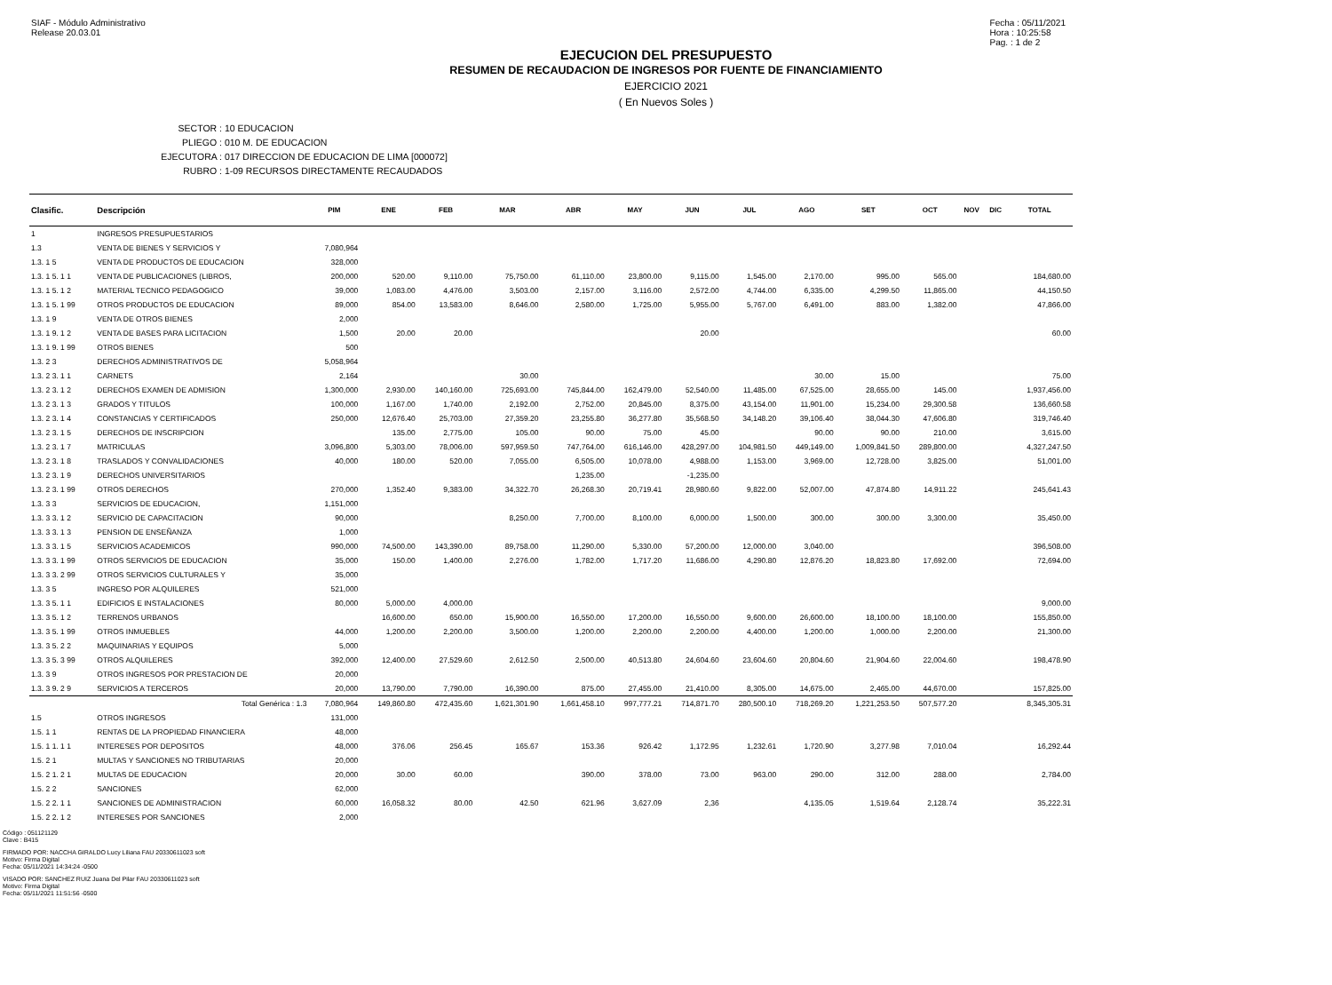SIAF - Módulo Administrativo
Release 20.03.01
Fecha : 05/11/2021
Hora : 10:25:58
Pag. : 1 de 2
EJECUCION DEL PRESUPUESTO
RESUMEN DE RECAUDACION DE INGRESOS POR FUENTE DE FINANCIAMIENTO
EJERCICIO 2021
( En Nuevos Soles )
SECTOR : 10 EDUCACION
PLIEGO : 010 M. DE EDUCACION
EJECUTORA : 017 DIRECCION DE EDUCACION DE LIMA [000072]
RUBRO : 1-09 RECURSOS DIRECTAMENTE RECAUDADOS
| Clasific. | Descripción | PIM | ENE | FEB | MAR | ABR | MAY | JUN | JUL | AGO | SET | OCT | NOV | DIC | TOTAL |
| --- | --- | --- | --- | --- | --- | --- | --- | --- | --- | --- | --- | --- | --- | --- | --- |
| 1 | INGRESOS PRESUPUESTARIOS | | | | | | | | | | | | | | |
| 1.3 | VENTA DE BIENES Y SERVICIOS Y | 7,080,964 | | | | | | | | | | | | | |
| 1.3. 1 5 | VENTA DE PRODUCTOS DE EDUCACION | 328,000 | | | | | | | | | | | | | |
| 1.3. 1 5. 1 1 | VENTA DE PUBLICACIONES (LIBROS, | 200,000 | 520.00 | 9,110.00 | 75,750.00 | 61,110.00 | 23,800.00 | 9,115.00 | 1,545.00 | 2,170.00 | 995.00 | 565.00 | | | 184,680.00 |
| 1.3. 1 5. 1 2 | MATERIAL TECNICO PEDAGOGICO | 39,000 | 1,083.00 | 4,476.00 | 3,503.00 | 2,157.00 | 3,116.00 | 2,572.00 | 4,744.00 | 6,335.00 | 4,299.50 | 11,865.00 | | | 44,150.50 |
| 1.3. 1 5. 1 99 | OTROS PRODUCTOS DE EDUCACION | 89,000 | 854.00 | 13,583.00 | 8,646.00 | 2,580.00 | 1,725.00 | 5,955.00 | 5,767.00 | 6,491.00 | 883.00 | 1,382.00 | | | 47,866.00 |
| 1.3. 1 9 | VENTA DE OTROS BIENES | 2,000 | | | | | | | | | | | | | |
| 1.3. 1 9. 1 2 | VENTA DE BASES PARA LICITACION | 1,500 | 20.00 | 20.00 | | | | 20.00 | | | | | | | 60.00 |
| 1.3. 1 9. 1 99 | OTROS BIENES | 500 | | | | | | | | | | | | | |
| 1.3. 2 3 | DERECHOS ADMINISTRATIVOS DE | 5,058,964 | | | | | | | | | | | | | |
| 1.3. 2 3. 1 1 | CARNETS | 2,164 | | | 30.00 | | | | | 30.00 | 15.00 | | | | 75.00 |
| 1.3. 2 3. 1 2 | DERECHOS EXAMEN DE ADMISION | 1,300,000 | 2,930.00 | 140,160.00 | 725,693.00 | 745,844.00 | 162,479.00 | 52,540.00 | 11,485.00 | 67,525.00 | 28,655.00 | 145.00 | | | 1,937,456.00 |
| 1.3. 2 3. 1 3 | GRADOS Y TITULOS | 100,000 | 1,167.00 | 1,740.00 | 2,192.00 | 2,752.00 | 20,845.00 | 8,375.00 | 43,154.00 | 11,901.00 | 15,234.00 | 29,300.58 | | | 136,660.58 |
| 1.3. 2 3. 1 4 | CONSTANCIAS Y CERTIFICADOS | 250,000 | 12,676.40 | 25,703.00 | 27,359.20 | 23,255.80 | 36,277.80 | 35,568.50 | 34,148.20 | 39,106.40 | 38,044.30 | 47,606.80 | | | 319,746.40 |
| 1.3. 2 3. 1 5 | DERECHOS DE INSCRIPCION | | 135.00 | 2,775.00 | 105.00 | 90.00 | 75.00 | 45.00 | | 90.00 | 90.00 | 210.00 | | | 3,615.00 |
| 1.3. 2 3. 1 7 | MATRICULAS | 3,096,800 | 5,303.00 | 78,006.00 | 597,959.50 | 747,764.00 | 616,146.00 | 428,297.00 | 104,981.50 | 449,149.00 | 1,009,841.50 | 289,800.00 | | | 4,327,247.50 |
| 1.3. 2 3. 1 8 | TRASLADOS Y CONVALIDACIONES | 40,000 | 180.00 | 520.00 | 7,055.00 | 6,505.00 | 10,078.00 | 4,988.00 | 1,153.00 | 3,969.00 | 12,728.00 | 3,825.00 | | | 51,001.00 |
| 1.3. 2 3. 1 9 | DERECHOS UNIVERSITARIOS | | | | | 1,235.00 | | -1,235.00 | | | | | | | |
| 1.3. 2 3. 1 99 | OTROS DERECHOS | 270,000 | 1,352.40 | 9,383.00 | 34,322.70 | 26,268.30 | 20,719.41 | 28,980.60 | 9,822.00 | 52,007.00 | 47,874.80 | 14,911.22 | | | 245,641.43 |
| 1.3. 3 3 | SERVICIOS DE EDUCACION, | 1,151,000 | | | | | | | | | | | | | |
| 1.3. 3 3. 1 2 | SERVICIO DE CAPACITACION | 90,000 | | | 8,250.00 | 7,700.00 | 8,100.00 | 6,000.00 | 1,500.00 | 300.00 | 300.00 | 3,300.00 | | | 35,450.00 |
| 1.3. 3 3. 1 3 | PENSION DE ENSEÑANZA | 1,000 | | | | | | | | | | | | | |
| 1.3. 3 3. 1 5 | SERVICIOS ACADEMICOS | 990,000 | 74,500.00 | 143,390.00 | 89,758.00 | 11,290.00 | 5,330.00 | 57,200.00 | 12,000.00 | 3,040.00 | | | | | 396,508.00 |
| 1.3. 3 3. 1 99 | OTROS SERVICIOS DE EDUCACION | 35,000 | 150.00 | 1,400.00 | 2,276.00 | 1,782.00 | 1,717.20 | 11,686.00 | 4,290.80 | 12,876.20 | 18,823.80 | 17,692.00 | | | 72,694.00 |
| 1.3. 3 3. 2 99 | OTROS SERVICIOS CULTURALES Y | 35,000 | | | | | | | | | | | | | |
| 1.3. 3 5 | INGRESO POR ALQUILERES | 521,000 | | | | | | | | | | | | | |
| 1.3. 3 5. 1 1 | EDIFICIOS E INSTALACIONES | 80,000 | 5,000.00 | 4,000.00 | | | | | | | | | | | 9,000.00 |
| 1.3. 3 5. 1 2 | TERRENOS URBANOS | | 16,600.00 | 650.00 | 15,900.00 | 16,550.00 | 17,200.00 | 16,550.00 | 9,600.00 | 26,600.00 | 18,100.00 | 18,100.00 | | | 155,850.00 |
| 1.3. 3 5. 1 99 | OTROS INMUEBLES | 44,000 | 1,200.00 | 2,200.00 | 3,500.00 | 1,200.00 | 2,200.00 | 2,200.00 | 4,400.00 | 1,200.00 | 1,000.00 | 2,200.00 | | | 21,300.00 |
| 1.3. 3 5. 2 2 | MAQUINARIAS Y EQUIPOS | 5,000 | | | | | | | | | | | | | |
| 1.3. 3 5. 3 99 | OTROS ALQUILERES | 392,000 | 12,400.00 | 27,529.60 | 2,612.50 | 2,500.00 | 40,513.80 | 24,604.60 | 23,604.60 | 20,804.60 | 21,904.60 | 22,004.60 | | | 198,478.90 |
| 1.3. 3 9 | OTROS INGRESOS POR PRESTACION DE | 20,000 | | | | | | | | | | | | | |
| 1.3. 3 9. 2 9 | SERVICIOS A TERCEROS | 20,000 | 13,790.00 | 7,790.00 | 16,390.00 | 875.00 | 27,455.00 | 21,410.00 | 8,305.00 | 14,675.00 | 2,465.00 | 44,670.00 | | | 157,825.00 |
| | Total Genérica : 1.3 | 7,080,964 | 149,860.80 | 472,435.60 | 1,621,301.90 | 1,661,458.10 | 997,777.21 | 714,871.70 | 280,500.10 | 718,269.20 | 1,221,253.50 | 507,577.20 | | | 8,345,305.31 |
| 1.5 | OTROS INGRESOS | 131,000 | | | | | | | | | | | | | |
| 1.5. 1 1 | RENTAS DE LA PROPIEDAD FINANCIERA | 48,000 | | | | | | | | | | | | | |
| 1.5. 1 1. 1 1 | INTERESES POR DEPOSITOS | 48,000 | 376.06 | 256.45 | 165.67 | 153.36 | 926.42 | 1,172.95 | 1,232.61 | 1,720.90 | 3,277.98 | 7,010.04 | | | 16,292.44 |
| 1.5. 2 1 | MULTAS Y SANCIONES NO TRIBUTARIAS | 20,000 | | | | | | | | | | | | | |
| 1.5. 2 1. 2 1 | MULTAS DE EDUCACION | 20,000 | 30.00 | 60.00 | | 390.00 | 378.00 | 73.00 | 963.00 | 290.00 | 312.00 | 288.00 | | | 2,784.00 |
| 1.5. 2 2 | SANCIONES | 62,000 | | | | | | | | | | | | | |
| 1.5. 2 2. 1 1 | SANCIONES DE ADMINISTRACION | 60,000 | 16,058.32 | 80.00 | 42.50 | 621.96 | 3,627.09 | 2,36 | | 4,135.05 | 1,519.64 | 2,128.74 | | | 35,222.31 |
| 1.5. 2 2. 1 2 | INTERESES POR SANCIONES | 2,000 | | | | | | | | | | | | | |
Código : 051121129
Clave : B415
FIRMADO POR: NACCHA GIRALDO Lucy Liliana FAU 20330611023 soft
Motivo: Firma Digital
Fecha: 05/11/2021 14:34:24 -0500
VISADO POR: SANCHEZ RUIZ Juana Del Pilar FAU 20330611023 soft
Motivo: Firma Digital
Fecha: 05/11/2021 11:51:56 -0500